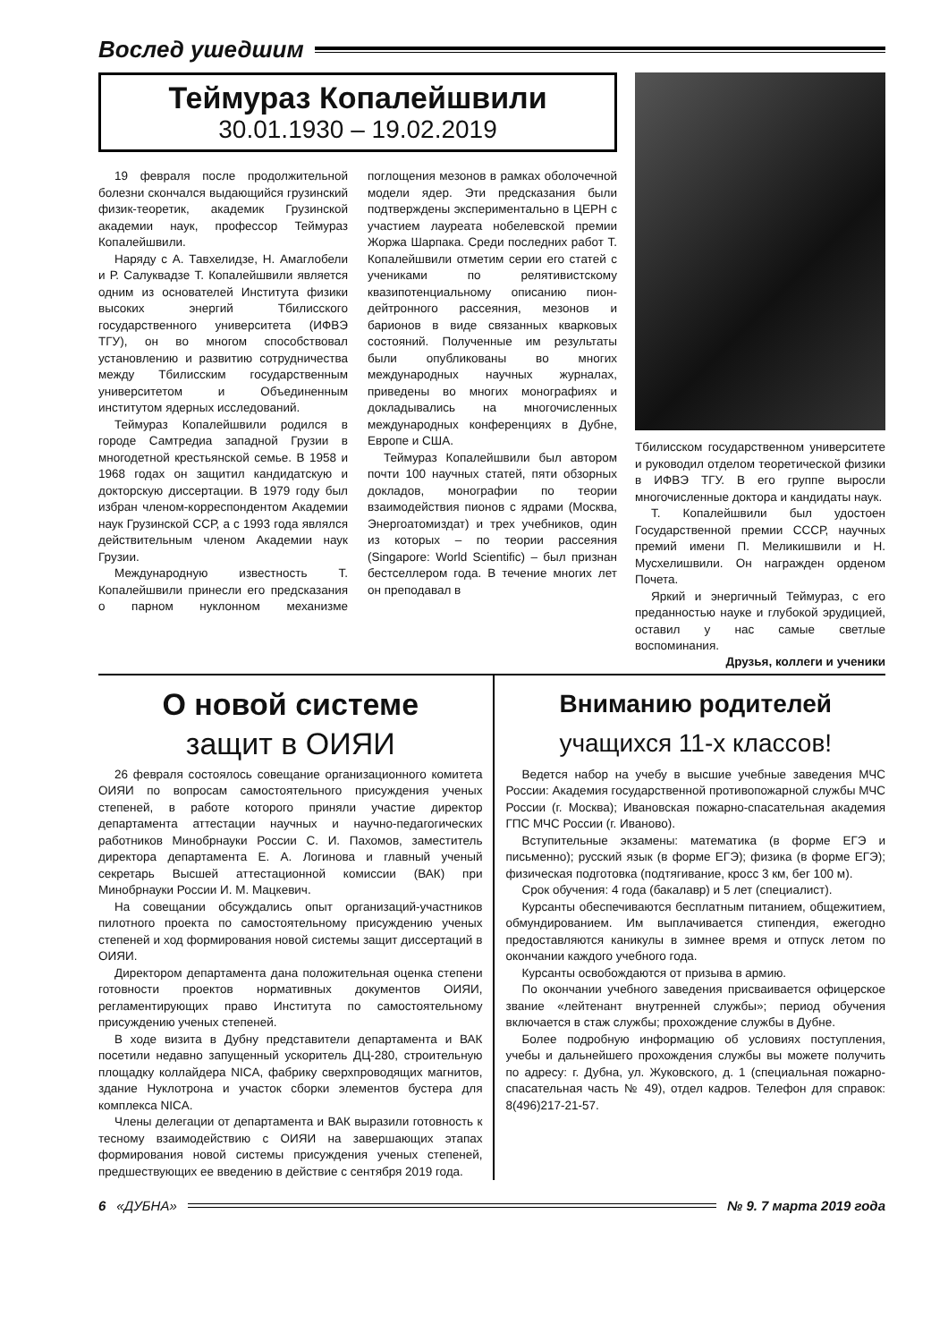Вослед ушедшим
Теймураз Копалейшвили
30.01.1930 – 19.02.2019
19 февраля после продолжительной болезни скончался выдающийся грузинский физик-теоретик, академик Грузинской академии наук, профессор Теймураз Копалейшвили.
Наряду с А. Тавхелидзе, Н. Амаглобели и Р. Салуквадзе Т. Копалейшвили является одним из основателей Института физики высоких энергий Тбилисского государственного университета (ИФВЭ ТГУ), он во многом способствовал установлению и развитию сотрудничества между Тбилисским государственным университетом и Объединенным институтом ядерных исследований.
Теймураз Копалейшвили родился в городе Самтредиа западной Грузии в многодетной крестьянской семье. В 1958 и 1968 годах он защитил кандидатскую и докторскую диссертации. В 1979 году был избран членом-корреспондентом Академии наук Грузинской ССР, а с 1993 года являлся действительным членом Академии наук Грузии.
Международную известность Т. Копалейшвили принесли его предсказания о парном нуклонном механизме поглощения мезонов в рамках оболочечной модели ядер. Эти предсказания были подтверждены экспериментально в ЦЕРН с участием лауреата нобелевской премии Жоржа Шарпака. Среди последних работ Т. Копалейшвили отметим серии его статей с учениками по релятивистскому квазипотенциальному описанию пион-дейтронного рассеяния, мезонов и барионов в виде связанных кварковых состояний. Полученные им результаты были опубликованы во многих международных научных журналах, приведены во многих монографиях и докладывались на многочисленных международных конференциях в Дубне, Европе и США.
Теймураз Копалейшвили был автором почти 100 научных статей, пяти обзорных докладов, монографии по теории взаимодействия пионов с ядрами (Москва, Энергоатомиздат) и трех учебников, один из которых – по теории рассеяния (Singapore: World Scientific) – был признан бестселлером года. В течение многих лет он преподавал в
Тбилисском государственном университете и руководил отделом теоретической физики в ИФВЭ ТГУ. В его группе выросли многочисленные доктора и кандидаты наук.
Т. Копалейшвили был удостоен Государственной премии СССР, научных премий имени П. Меликишвили и Н. Мусхелишвили. Он награжден орденом Почета.
Яркий и энергичный Теймураз, с его преданностью науке и глубокой эрудицией, оставил у нас самые светлые воспоминания.
Друзья, коллеги и ученики
О новой системе
защит в ОИЯИ
26 февраля состоялось совещание организационного комитета ОИЯИ по вопросам самостоятельного присуждения ученых степеней, в работе которого приняли участие директор департамента аттестации научных и научно-педагогических работников Минобрнауки России С. И. Пахомов, заместитель директора департамента Е. А. Логинова и главный ученый секретарь Высшей аттестационной комиссии (ВАК) при Минобрнауки России И. М. Мацкевич.
На совещании обсуждались опыт организаций-участников пилотного проекта по самостоятельному присуждению ученых степеней и ход формирования новой системы защит диссертаций в ОИЯИ.
Директором департамента дана положительная оценка степени готовности проектов нормативных документов ОИЯИ, регламентирующих право Института по самостоятельному присуждению ученых степеней.
В ходе визита в Дубну представители департамента и ВАК посетили недавно запущенный ускоритель ДЦ-280, строительную площадку коллайдера NICA, фабрику сверхпроводящих магнитов, здание Нуклотрона и участок сборки элементов бустера для комплекса NICA.
Члены делегации от департамента и ВАК выразили готовность к тесному взаимодействию с ОИЯИ на завершающих этапах формирования новой системы присуждения ученых степеней, предшествующих ее введению в действие с сентября 2019 года.
Вниманию родителей
учащихся 11-х классов!
Ведется набор на учебу в высшие учебные заведения МЧС России: Академия государственной противопожарной службы МЧС России (г. Москва); Ивановская пожарно-спасательная академия ГПС МЧС России (г. Иваново).
Вступительные экзамены: математика (в форме ЕГЭ и письменно); русский язык (в форме ЕГЭ); физика (в форме ЕГЭ); физическая подготовка (подтягивание, кросс 3 км, бег 100 м).
Срок обучения: 4 года (бакалавр) и 5 лет (специалист).
Курсанты обеспечиваются бесплатным питанием, общежитием, обмундированием. Им выплачивается стипендия, ежегодно предоставляются каникулы в зимнее время и отпуск летом по окончании каждого учебного года.
Курсанты освобождаются от призыва в армию.
По окончании учебного заведения присваивается офицерское звание «лейтенант внутренней службы»; период обучения включается в стаж службы; прохождение службы в Дубне.
Более подробную информацию об условиях поступления, учебы и дальнейшего прохождения службы вы можете получить по адресу: г. Дубна, ул. Жуковского, д. 1 (специальная пожарно-спасательная часть № 49), отдел кадров. Телефон для справок: 8(496)217-21-57.
6 «ДУБНА» № 9. 7 марта 2019 года